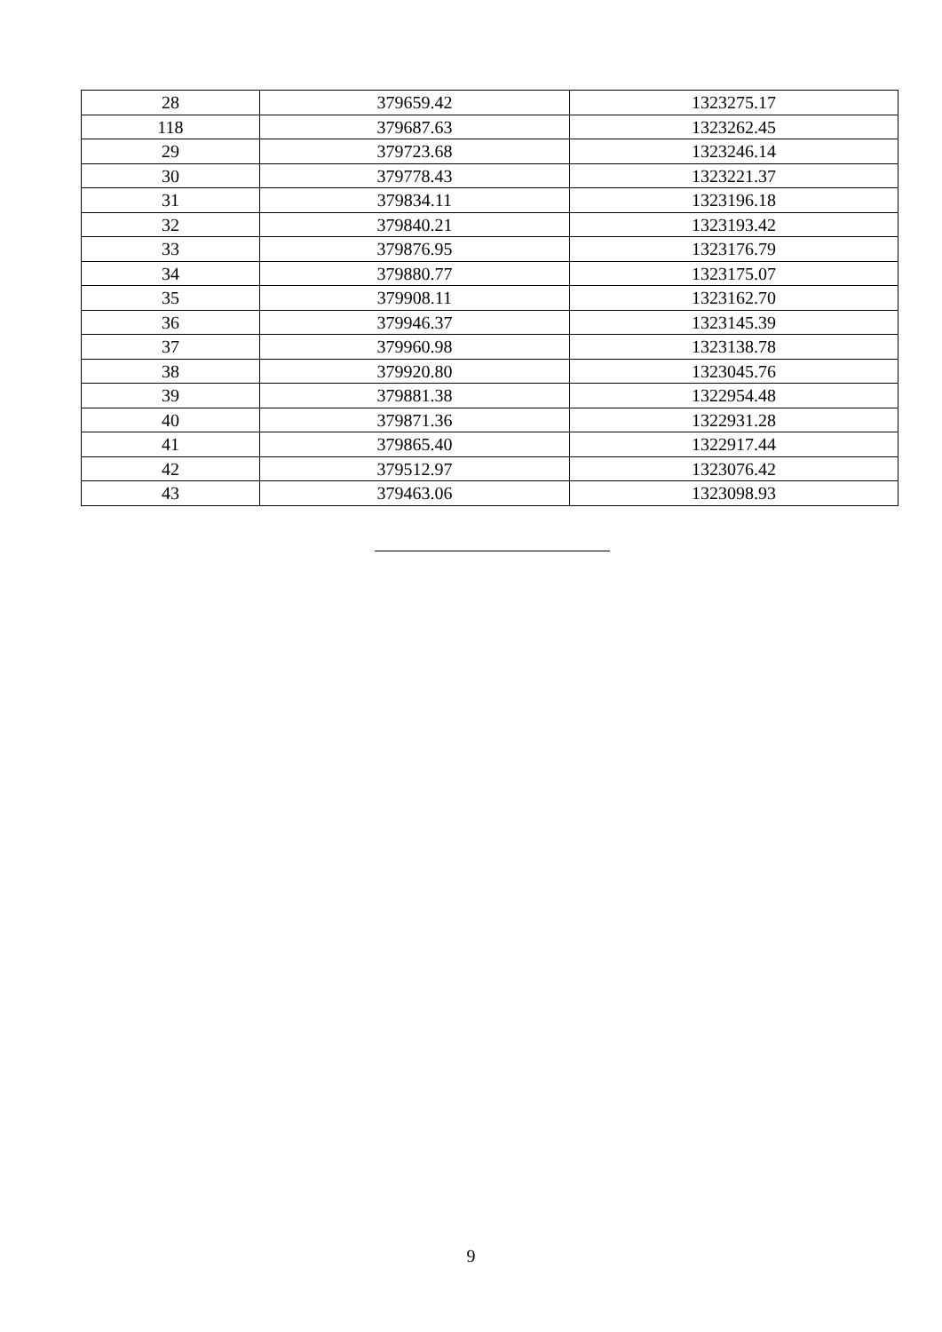| 28 | 379659.42 | 1323275.17 |
| 118 | 379687.63 | 1323262.45 |
| 29 | 379723.68 | 1323246.14 |
| 30 | 379778.43 | 1323221.37 |
| 31 | 379834.11 | 1323196.18 |
| 32 | 379840.21 | 1323193.42 |
| 33 | 379876.95 | 1323176.79 |
| 34 | 379880.77 | 1323175.07 |
| 35 | 379908.11 | 1323162.70 |
| 36 | 379946.37 | 1323145.39 |
| 37 | 379960.98 | 1323138.78 |
| 38 | 379920.80 | 1323045.76 |
| 39 | 379881.38 | 1322954.48 |
| 40 | 379871.36 | 1322931.28 |
| 41 | 379865.40 | 1322917.44 |
| 42 | 379512.97 | 1323076.42 |
| 43 | 379463.06 | 1323098.93 |
9